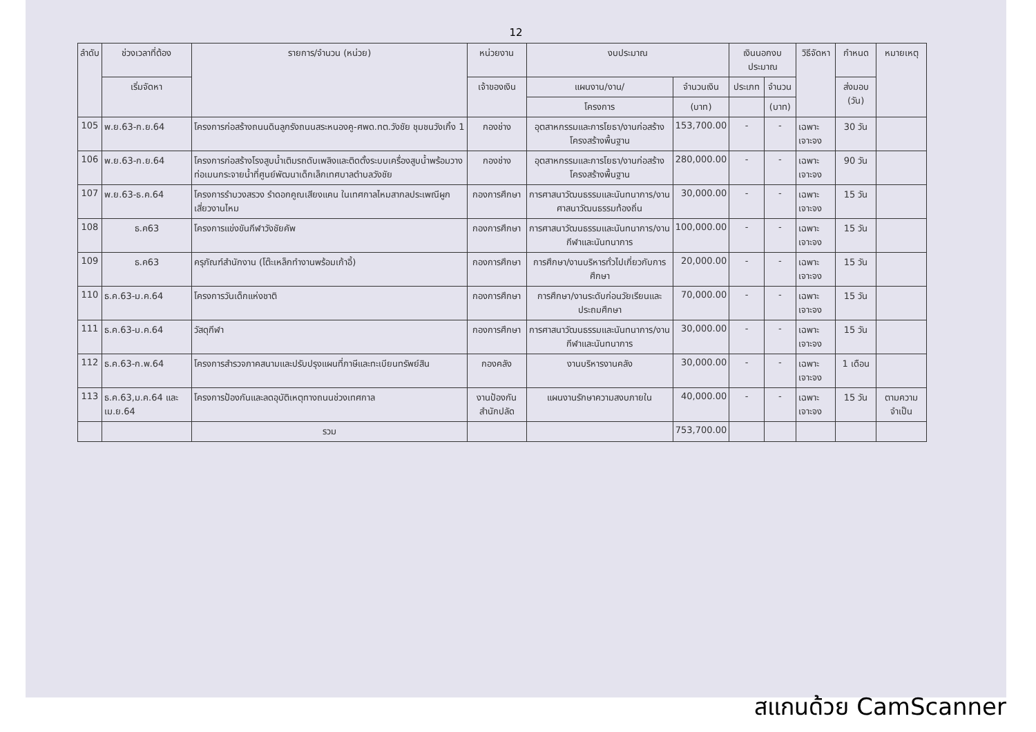12
| ลำดับ | ช่วงเวลาที่ต้อง | รายการ/จำนวน (หน่วย) | หน่วยงาน | งบประมาณ | | เงินนอกงบประมาณ | | วิธีจัดหา | กำหนด | หมายเหตุ |
| --- | --- | --- | --- | --- | --- | --- | --- | --- | --- | --- |
| | เริ่มจัดหา | | เจ้าของเงิน | แผนงาน/งาน/ | จำนวนเงิน | ประเภท | จำนวน | | ส่งมอบ (วัน) | |
| | | | | โครงการ | (บาท) | | (บาท) | | | |
| 105 | พ.ย.63-ก.ย.64 | โครงการก่อสร้างถนนดินลูกรังถนนสระหนองคู-ศพด.ทต.วังชัย ชุมชนวังเกิ้ง 1 | กองช่าง | อุตสาหกรรมและการโยธา/งานก่อสร้างโครงสร้างพื้นฐาน | 153,700.00 | - | - | เฉพาะเจาะจง | 30 วัน | |
| 106 | พ.ย.63-ก.ย.64 | โครงการก่อสร้างโรงสูบน้ำเติมรถดับเพลิงและติดตั้งระบบเครื่องสูบน้ำพร้อมวางท่อเมนกระจายน้ำที่ศูนย์พัฒนาเด็กเล็กเทศบาลตำบลวังชัย | กองช่าง | อุตสาหกรรมและการโยธา/งานก่อสร้างโครงสร้างพื้นฐาน | 280,000.00 | - | - | เฉพาะเจาะจง | 90 วัน | |
| 107 | พ.ย.63-ธ.ค.64 | โครงการรำบวงสรวง รำดอกคูณเสียงแคน ในเทศกาลไหมสากลประเพณีผูกเสี่ยวงานไหม | กองการศึกษา | การศาสนาวัฒนธรรมและนันทนาการ/งานศาสนาวัฒนธรรมท้องถิ่น | 30,000.00 | - | - | เฉพาะเจาะจง | 15 วัน | |
| 108 | ธ.ค63 | โครงการแข่งขันกีฬาวังชัยคัพ | กองการศึกษา | การศาสนาวัฒนธรรมและนันทนาการ/งานกีฬาและนันทนาการ | 100,000.00 | - | - | เฉพาะเจาะจง | 15 วัน | |
| 109 | ธ.ค63 | ครุภัณฑ์สำนักงาน (โต๊ะเหล็กทำงานพร้อมเก้าอี้) | กองการศึกษา | การศึกษา/งานบริหารทั่วไปเกี่ยวกับการศึกษา | 20,000.00 | - | - | เฉพาะเจาะจง | 15 วัน | |
| 110 | ธ.ค.63-ม.ค.64 | โครงการวันเด็กแห่งชาติ | กองการศึกษา | การศึกษา/งานระดับก่อนวัยเรียนและประถมศึกษา | 70,000.00 | - | - | เฉพาะเจาะจง | 15 วัน | |
| 111 | ธ.ค.63-ม.ค.64 | วัสดุกีฬา | กองการศึกษา | การศาสนาวัฒนธรรมและนันทนาการ/งานกีฬาและนันทนาการ | 30,000.00 | - | - | เฉพาะเจาะจง | 15 วัน | |
| 112 | ธ.ค.63-ก.พ.64 | โครงการสำรวจภาคสนามและปรับปรุงแผนที่ภาษีและทะเบียนทรัพย์สิน | กองคลัง | งานบริหารงานคลัง | 30,000.00 | - | - | เฉพาะเจาะจง | 1 เดือน | |
| 113 | ธ.ค.63,ม.ค.64 และ เม.ย.64 | โครงการป้องกันและลดอุบัติเหตุทางถนนช่วงเทศกาล | งานป้องกัน สำนักปลัด | แผนงานรักษาความสงบภายใน | 40,000.00 | - | - | เฉพาะเจาะจง | 15 วัน | ตามความจำเป็น |
| | | รวม | | | 753,700.00 | | | | | |
สแกนด้วย CamScanner